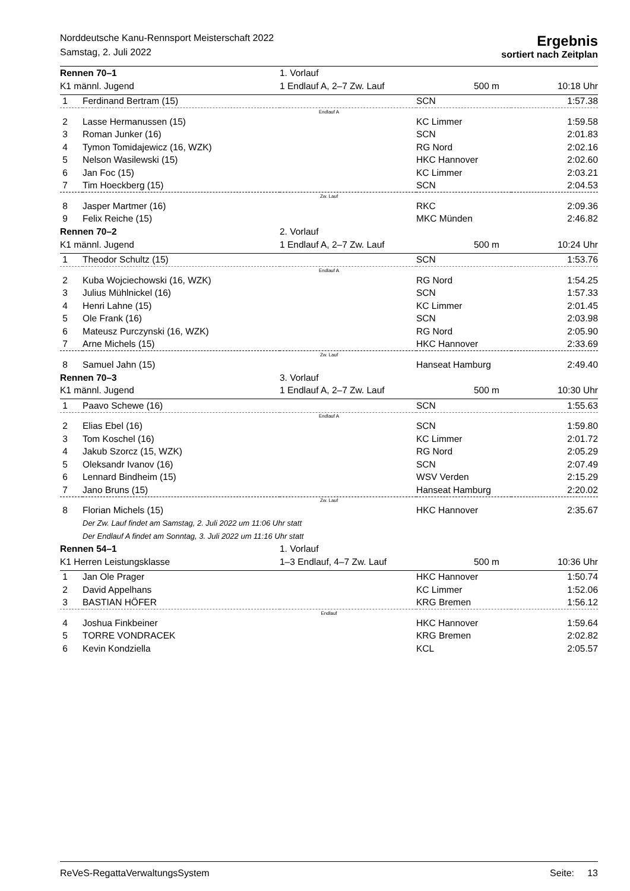Norddeutsche Kanu-Rennsport Meisterschaft 2022
Samstag, 2. Juli 2022
Ergebnis
sortiert nach Zeitplan
| Rennen 70–1 | | 1. Vorlauf | | |
| K1 männl. Jugend | | 1 Endlauf A, 2–7 Zw. Lauf | 500 m | 10:18 Uhr |
| 1 | Ferdinand Bertram (15) | | SCN | 1:57.38 |
| Endlauf A | | | | |
| 2 | Lasse Hermanussen (15) | | KC Limmer | 1:59.58 |
| 3 | Roman Junker (16) | | SCN | 2:01.83 |
| 4 | Tymon Tomidajewicz (16, WZK) | | RG Nord | 2:02.16 |
| 5 | Nelson Wasilewski (15) | | HKC Hannover | 2:02.60 |
| 6 | Jan Foc (15) | | KC Limmer | 2:03.21 |
| 7 | Tim Hoeckberg (15) | | SCN | 2:04.53 |
| Zw. Lauf | | | | |
| 8 | Jasper Martmer (16) | | RKC | 2:09.36 |
| 9 | Felix Reiche (15) | | MKC Münden | 2:46.82 |
| Rennen 70–2 | | 2. Vorlauf | | |
| K1 männl. Jugend | | 1 Endlauf A, 2–7 Zw. Lauf | 500 m | 10:24 Uhr |
| 1 | Theodor Schultz (15) | | SCN | 1:53.76 |
| Endlauf A | | | | |
| 2 | Kuba Wojciechowski (16, WZK) | | RG Nord | 1:54.25 |
| 3 | Julius Mühlnickel (16) | | SCN | 1:57.33 |
| 4 | Henri Lahne (15) | | KC Limmer | 2:01.45 |
| 5 | Ole Frank (16) | | SCN | 2:03.98 |
| 6 | Mateusz Purczynski (16, WZK) | | RG Nord | 2:05.90 |
| 7 | Arne Michels (15) | | HKC Hannover | 2:33.69 |
| Zw. Lauf | | | | |
| 8 | Samuel Jahn (15) | | Hanseat Hamburg | 2:49.40 |
| Rennen 70–3 | | 3. Vorlauf | | |
| K1 männl. Jugend | | 1 Endlauf A, 2–7 Zw. Lauf | 500 m | 10:30 Uhr |
| 1 | Paavo Schewe (16) | | SCN | 1:55.63 |
| Endlauf A | | | | |
| 2 | Elias Ebel (16) | | SCN | 1:59.80 |
| 3 | Tom Koschel (16) | | KC Limmer | 2:01.72 |
| 4 | Jakub Szorcz (15, WZK) | | RG Nord | 2:05.29 |
| 5 | Oleksandr Ivanov (16) | | SCN | 2:07.49 |
| 6 | Lennard Bindheim (15) | | WSV Verden | 2:15.29 |
| 7 | Jano Bruns (15) | | Hanseat Hamburg | 2:20.02 |
| Zw. Lauf | | | | |
| 8 | Florian Michels (15) | | HKC Hannover | 2:35.67 |
| | Der Zw. Lauf findet am Samstag, 2. Juli 2022 um 11:06 Uhr statt | | | |
| | Der Endlauf A findet am Sonntag, 3. Juli 2022 um 11:16 Uhr statt | | | |
| Rennen 54–1 | | 1. Vorlauf | | |
| K1 Herren Leistungsklasse | | 1–3 Endlauf, 4–7 Zw. Lauf | 500 m | 10:36 Uhr |
| 1 | Jan Ole Prager | | HKC Hannover | 1:50.74 |
| 2 | David Appelhans | | KC Limmer | 1:52.06 |
| 3 | BASTIAN HÖFER | | KRG Bremen | 1:56.12 |
| Endlauf | | | | |
| 4 | Joshua Finkbeiner | | HKC Hannover | 1:59.64 |
| 5 | TORRE VONDRACEK | | KRG Bremen | 2:02.82 |
| 6 | Kevin Kondziella | | KCL | 2:05.57 |
ReVeS-RegattaVerwaltungsSystem Seite: 13